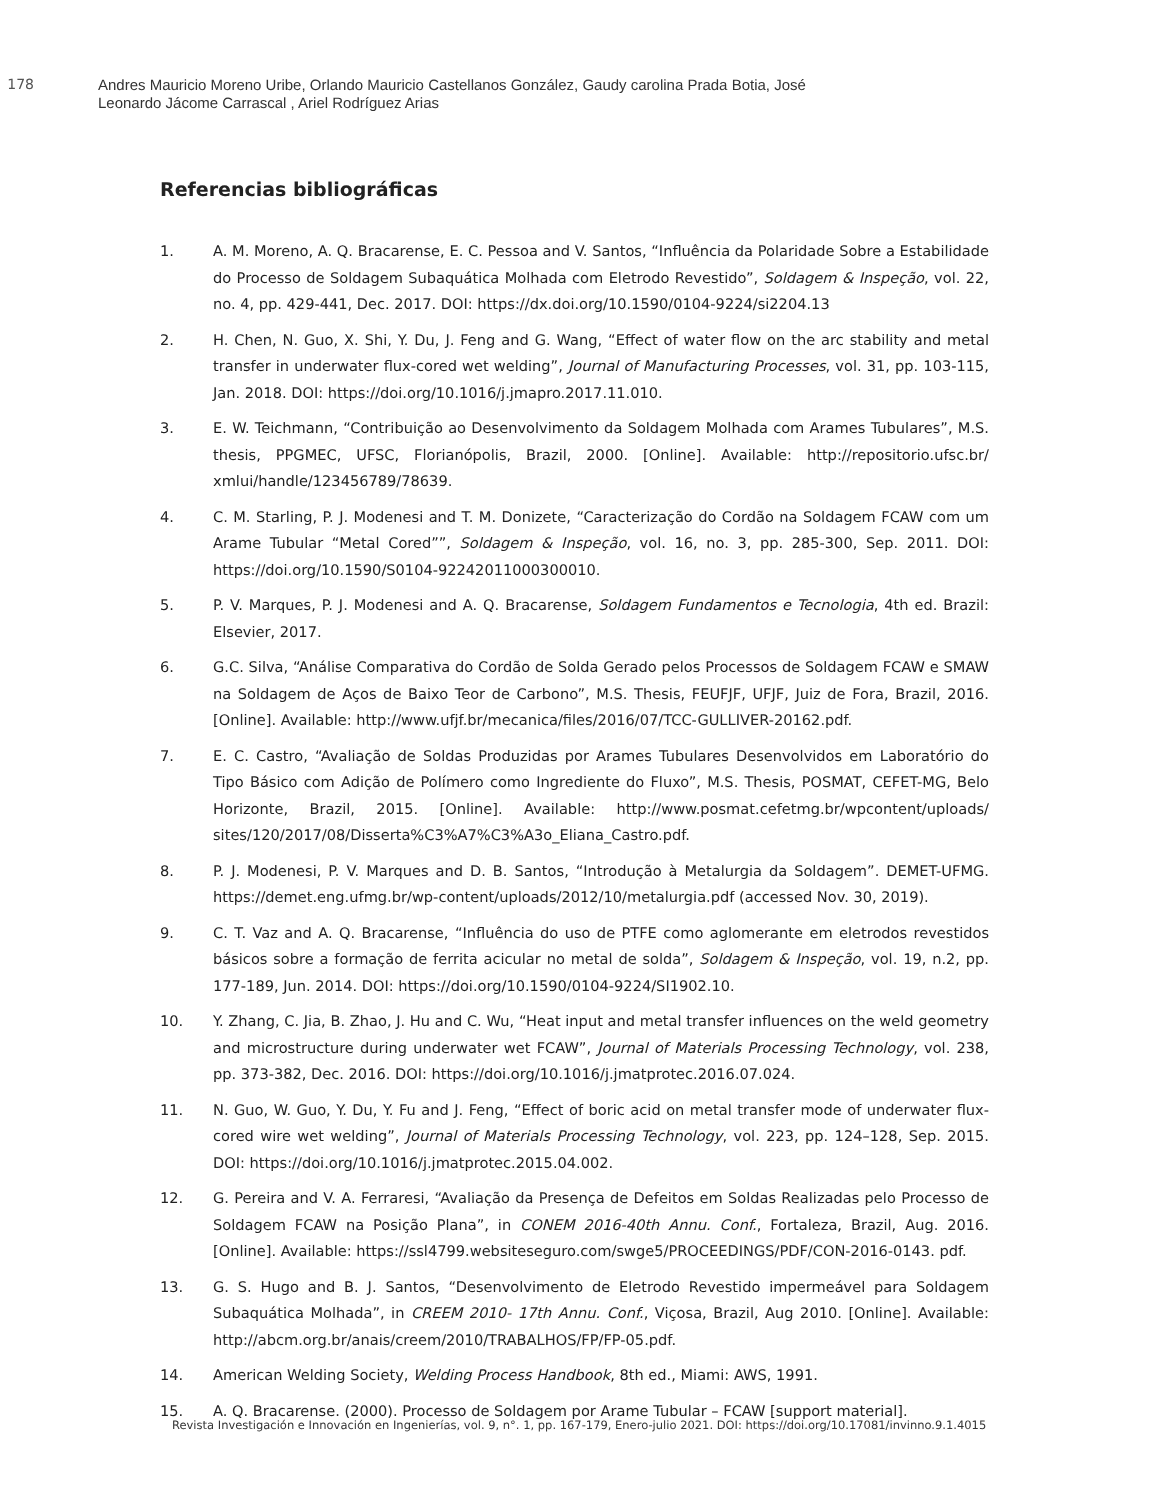178
Andres Mauricio Moreno Uribe, Orlando Mauricio Castellanos González, Gaudy carolina Prada Botia, José
Leonardo Jácome Carrascal , Ariel Rodríguez Arias
Referencias bibliográficas
1. A. M. Moreno, A. Q. Bracarense, E. C. Pessoa and V. Santos, “Influência da Polaridade Sobre a Estabilidade do Processo de Soldagem Subaquática Molhada com Eletrodo Revestido”, Soldagem & Inspeção, vol. 22, no. 4, pp. 429-441, Dec. 2017. DOI: https://dx.doi.org/10.1590/0104-9224/si2204.13
2. H. Chen, N. Guo, X. Shi, Y. Du, J. Feng and G. Wang, “Effect of water flow on the arc stability and metal transfer in underwater flux-cored wet welding”, Journal of Manufacturing Processes, vol. 31, pp. 103-115, Jan. 2018. DOI: https://doi.org/10.1016/j.jmapro.2017.11.010.
3. E. W. Teichmann, “Contribuição ao Desenvolvimento da Soldagem Molhada com Arames Tubulares”, M.S. thesis, PPGMEC, UFSC, Florianópolis, Brazil, 2000. [Online]. Available: http://repositorio.ufsc.br/ xmlui/handle/123456789/78639.
4. C. M. Starling, P. J. Modenesi and T. M. Donizete, “Caracterização do Cordão na Soldagem FCAW com um Arame Tubular “Metal Cored””, Soldagem & Inspeção, vol. 16, no. 3, pp. 285-300, Sep. 2011. DOI: https://doi.org/10.1590/S0104-92242011000300010.
5. P. V. Marques, P. J. Modenesi and A. Q. Bracarense, Soldagem Fundamentos e Tecnologia, 4th ed. Brazil: Elsevier, 2017.
6. G.C. Silva, “Análise Comparativa do Cordão de Solda Gerado pelos Processos de Soldagem FCAW e SMAW na Soldagem de Aços de Baixo Teor de Carbono”, M.S. Thesis, FEUFJF, UFJF, Juiz de Fora, Brazil, 2016. [Online]. Available: http://www.ufjf.br/mecanica/files/2016/07/TCC-GULLIVER-20162.pdf.
7. E. C. Castro, “Avaliação de Soldas Produzidas por Arames Tubulares Desenvolvidos em Laboratório do Tipo Básico com Adição de Polímero como Ingrediente do Fluxo”, M.S. Thesis, POSMAT, CEFET-MG, Belo Horizonte, Brazil, 2015. [Online]. Available: http://www.posmat.cefetmg.br/wpcontent/uploads/ sites/120/2017/08/Disserta%C3%A7%C3%A3o_Eliana_Castro.pdf.
8. P. J. Modenesi, P. V. Marques and D. B. Santos, “Introdução à Metalurgia da Soldagem”. DEMET-UFMG. https://demet.eng.ufmg.br/wp-content/uploads/2012/10/metalurgia.pdf (accessed Nov. 30, 2019).
9. C. T. Vaz and A. Q. Bracarense, “Influência do uso de PTFE como aglomerante em eletrodos revestidos básicos sobre a formação de ferrita acicular no metal de solda”, Soldagem & Inspeção, vol. 19, n.2, pp. 177-189, Jun. 2014. DOI: https://doi.org/10.1590/0104-9224/SI1902.10.
10. Y. Zhang, C. Jia, B. Zhao, J. Hu and C. Wu, “Heat input and metal transfer influences on the weld geometry and microstructure during underwater wet FCAW”, Journal of Materials Processing Technology, vol. 238, pp. 373-382, Dec. 2016. DOI: https://doi.org/10.1016/j.jmatprotec.2016.07.024.
11. N. Guo, W. Guo, Y. Du, Y. Fu and J. Feng, “Effect of boric acid on metal transfer mode of underwater flux-cored wire wet welding”, Journal of Materials Processing Technology, vol. 223, pp. 124–128, Sep. 2015. DOI: https://doi.org/10.1016/j.jmatprotec.2015.04.002.
12. G. Pereira and V. A. Ferraresi, “Avaliação da Presença de Defeitos em Soldas Realizadas pelo Processo de Soldagem FCAW na Posição Plana”, in CONEM 2016-40th Annu. Conf., Fortaleza, Brazil, Aug. 2016. [Online]. Available: https://ssl4799.websiteseguro.com/swge5/PROCEEDINGS/PDF/CON-2016-0143. pdf.
13. G. S. Hugo and B. J. Santos, “Desenvolvimento de Eletrodo Revestido impermeável para Soldagem Subaquática Molhada”, in CREEM 2010- 17th Annu. Conf., Viçosa, Brazil, Aug 2010. [Online]. Available: http://abcm.org.br/anais/creem/2010/TRABALHOS/FP/FP-05.pdf.
14. American Welding Society, Welding Process Handbook, 8th ed., Miami: AWS, 1991.
15. A. Q. Bracarense. (2000). Processo de Soldagem por Arame Tubular – FCAW [support material].
Revista Investigación e Innovación en Ingenierías, vol. 9, n°. 1, pp. 167-179, Enero-julio 2021. DOI: https://doi.org/10.17081/invinno.9.1.4015